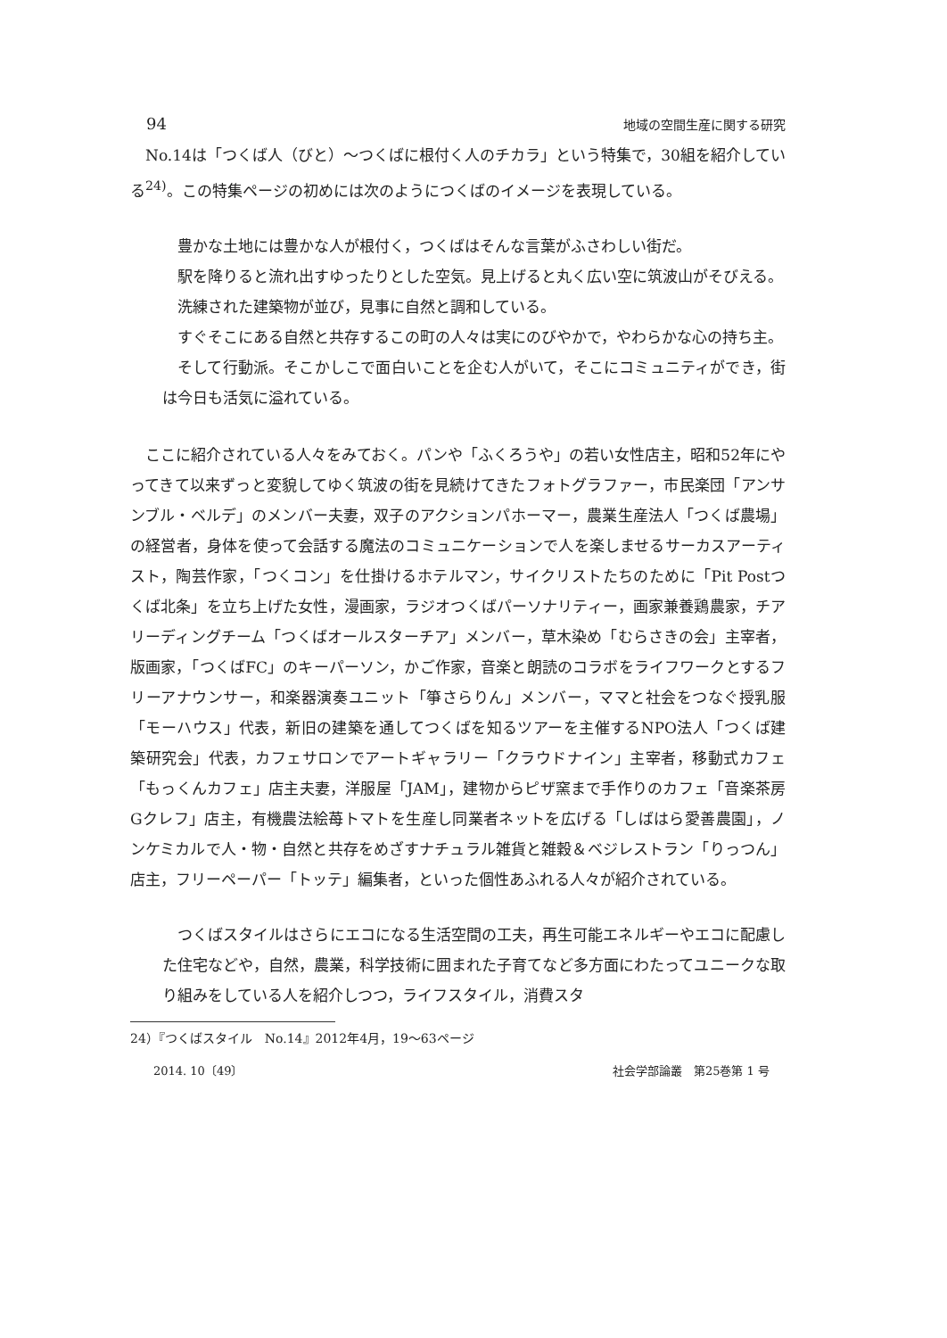94 地域の空間生産に関する研究
No.14は「つくば人（びと）〜つくばに根付く人のチカラ」という特集で，30組を紹介している<sup>24)</sup>。この特集ページの初めには次のようにつくばのイメージを表現している。
豊かな土地には豊かな人が根付く，つくばはそんな言葉がふさわしい街だ。
駅を降りると流れ出すゆったりとした空気。見上げると丸く広い空に筑波山がそびえる。
洗練された建築物が並び，見事に自然と調和している。
すぐそこにある自然と共存するこの町の人々は実にのびやかで，やわらかな心の持ち主。
そして行動派。そこかしこで面白いことを企む人がいて，そこにコミュニティができ，街は今日も活気に溢れている。
ここに紹介されている人々をみておく。パンや「ふくろうや」の若い女性店主，昭和52年にやってきて以来ずっと変貌してゆく筑波の街を見続けてきたフォトグラファー，市民楽団「アンサンブル・ベルデ」のメンバー夫妻，双子のアクションパホーマー，農業生産法人「つくば農場」の経営者，身体を使って会話する魔法のコミュニケーションで人を楽しませるサーカスアーティスト，陶芸作家，「つくコン」を仕掛けるホテルマン，サイクリストたちのために「Pit Postつくば北条」を立ち上げた女性，漫画家，ラジオつくばパーソナリティー，画家兼養鶏農家，チアリーディングチーム「つくばオールスターチア」メンバー，草木染め「むらさきの会」主宰者，版画家，「つくばFC」のキーパーソン，かご作家，音楽と朗読のコラボをライフワークとするフリーアナウンサー，和楽器演奏ユニット「箏さらりん」メンバー，ママと社会をつなぐ授乳服「モーハウス」代表，新旧の建築を通してつくばを知るツアーを主催するNPO法人「つくば建築研究会」代表，カフェサロンでアートギャラリー「クラウドナイン」主宰者，移動式カフェ「もっくんカフェ」店主夫妻，洋服屋「JAM」，建物からピザ窯まで手作りのカフェ「音楽茶房Gクレフ」店主，有機農法絵苺トマトを生産し同業者ネットを広げる「しばはら愛善農園」，ノンケミカルで人・物・自然と共存をめざすナチュラル雑貨と雑穀＆ベジレストラン「りっつん」店主，フリーペーパー「トッテ」編集者，といった個性あふれる人々が紹介されている。
つくばスタイルはさらにエコになる生活空間の工夫，再生可能エネルギーやエコに配慮した住宅などや，自然，農業，科学技術に囲まれた子育てなど多方面にわたってユニークな取り組みをしている人を紹介しつつ，ライフスタイル，消費スタ
24）『つくばスタイル　No.14』2012年4月，19〜63ページ
2014. 10〔49〕 社会学部論叢　第25巻第 1 号